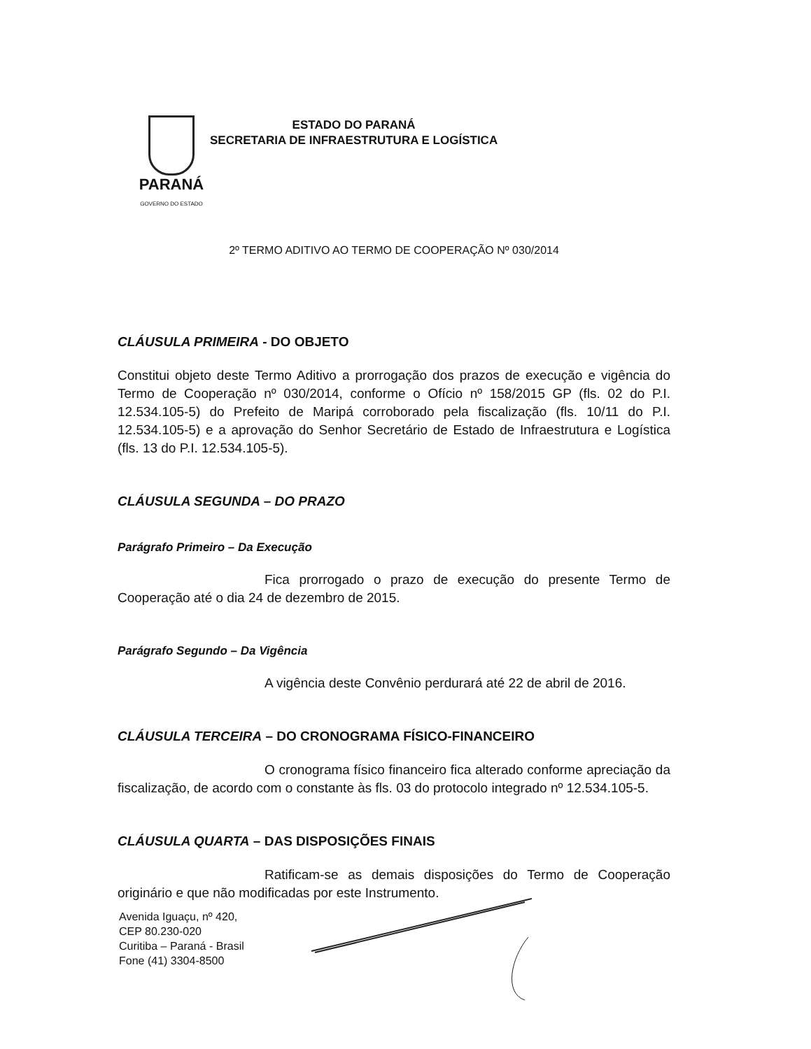PARANÁ
GOVERNO DO ESTADO
ESTADO DO PARANÁ
SECRETARIA DE INFRAESTRUTURA E LOGÍSTICA
2º TERMO ADITIVO AO TERMO DE COOPERAÇÃO Nº 030/2014
CLÁUSULA PRIMEIRA - DO OBJETO
Constitui objeto deste Termo Aditivo a prorrogação dos prazos de execução e vigência do Termo de Cooperação nº 030/2014, conforme o Ofício nº 158/2015 GP (fls. 02 do P.I. 12.534.105-5) do Prefeito de Maripá corroborado pela fiscalização (fls. 10/11 do P.I. 12.534.105-5) e a aprovação do Senhor Secretário de Estado de Infraestrutura e Logística (fls. 13 do P.I. 12.534.105-5).
CLÁUSULA SEGUNDA – DO PRAZO
Parágrafo Primeiro – Da Execução
Fica prorrogado o prazo de execução do presente Termo de Cooperação até o dia 24 de dezembro de 2015.
Parágrafo Segundo – Da Vigência
A vigência deste Convênio perdurará até 22 de abril de 2016.
CLÁUSULA TERCEIRA – DO CRONOGRAMA FÍSICO-FINANCEIRO
O cronograma físico financeiro fica alterado conforme apreciação da fiscalização, de acordo com o constante às fls. 03 do protocolo integrado nº 12.534.105-5.
CLÁUSULA QUARTA – DAS DISPOSIÇÕES FINAIS
Ratificam-se as demais disposições do Termo de Cooperação originário e que não modificadas por este Instrumento.
Avenida Iguaçu, nº 420,
CEP 80.230-020
Curitiba – Paraná - Brasil
Fone (41) 3304-8500